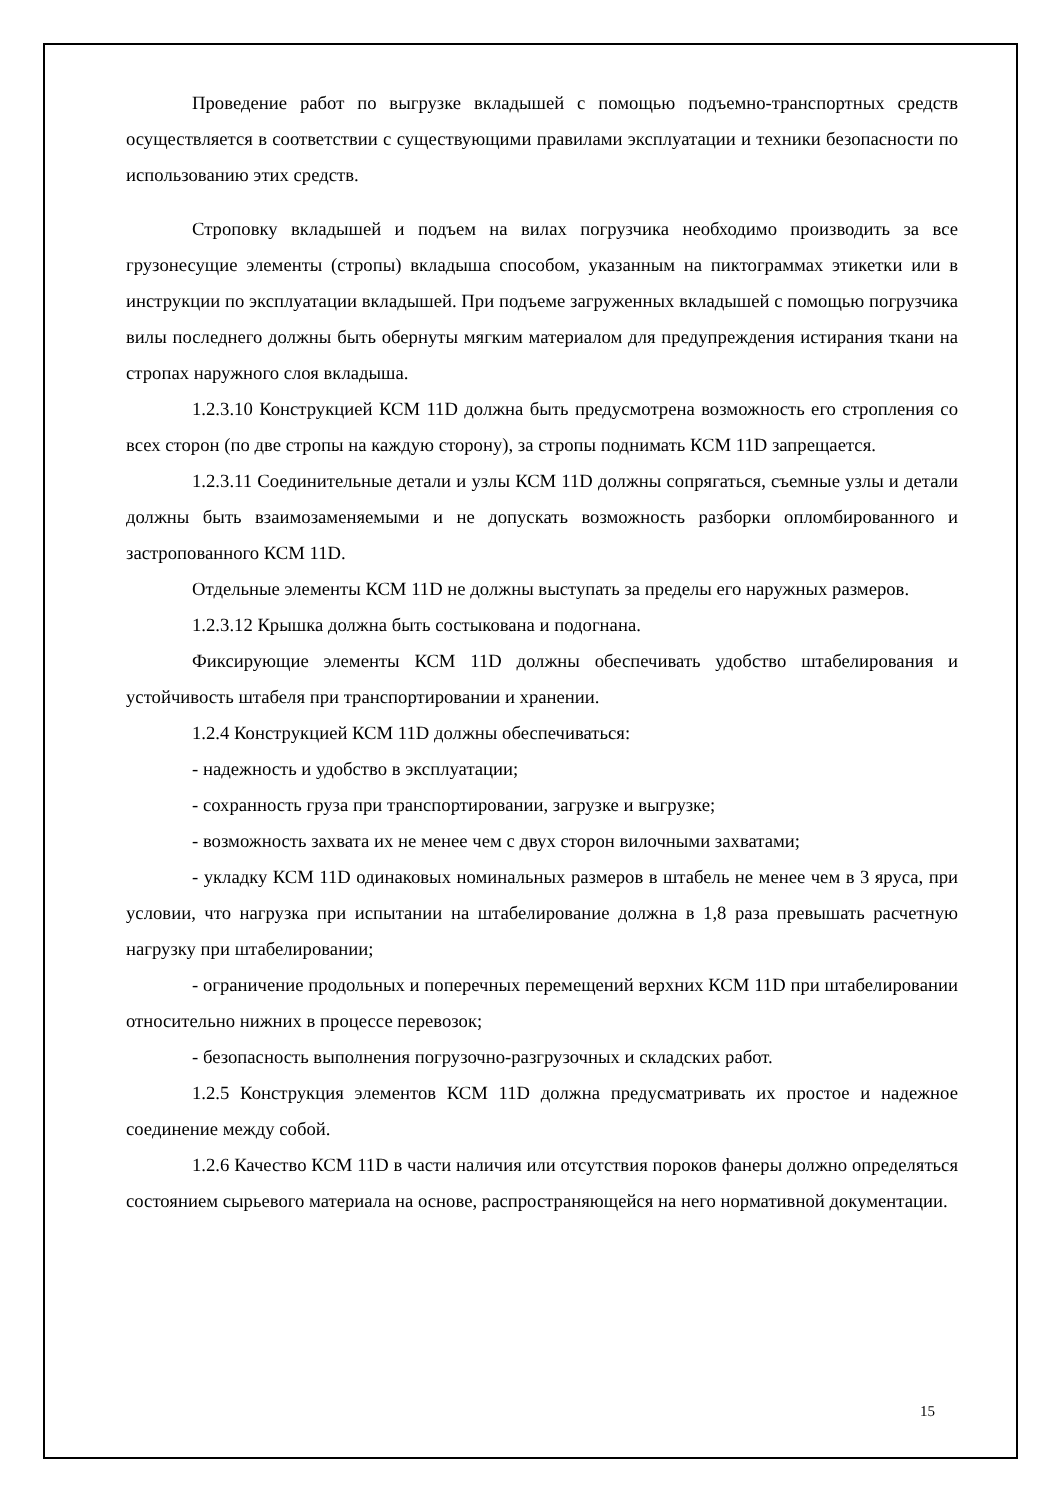Проведение работ по выгрузке вкладышей с помощью подъемно-транспортных средств осуществляется в соответствии с существующими правилами эксплуатации и техники безопасности по использованию этих средств.
Строповку вкладышей и подъем на вилах погрузчика необходимо производить за все грузонесущие элементы (стропы) вкладыша способом, указанным на пиктограммах этикетки или в инструкции по эксплуатации вкладышей. При подъеме загруженных вкладышей с помощью погрузчика вилы последнего должны быть обернуты мягким материалом для предупреждения истирания ткани на стропах наружного слоя вкладыша.
1.2.3.10 Конструкцией КСМ 11D должна быть предусмотрена возможность его стропления со всех сторон (по две стропы на каждую сторону), за стропы поднимать КСМ 11D запрещается.
1.2.3.11 Соединительные детали и узлы КСМ 11D должны сопрягаться, съемные узлы и детали должны быть взаимозаменяемыми и не допускать возможность разборки опломбированного и застропованного КСМ 11D.
Отдельные элементы КСМ 11D не должны выступать за пределы его наружных размеров.
1.2.3.12 Крышка должна быть состыкована и подогнана.
Фиксирующие элементы КСМ 11D должны обеспечивать удобство штабелирования и устойчивость штабеля при транспортировании и хранении.
1.2.4 Конструкцией КСМ 11D должны обеспечиваться:
- надежность и удобство в эксплуатации;
- сохранность груза при транспортировании, загрузке и выгрузке;
- возможность захвата их не менее чем с двух сторон вилочными захватами;
- укладку КСМ 11D одинаковых номинальных размеров в штабель не менее чем в 3 яруса, при условии, что нагрузка при испытании на штабелирование должна в 1,8 раза превышать расчетную нагрузку при штабелировании;
- ограничение продольных и поперечных перемещений верхних КСМ 11D при штабелировании относительно нижних в процессе перевозок;
- безопасность выполнения погрузочно-разгрузочных и складских работ.
1.2.5 Конструкция элементов КСМ 11D должна предусматривать их простое и надежное соединение между собой.
1.2.6 Качество КСМ 11D в части наличия или отсутствия пороков фанеры должно определяться состоянием сырьевого материала на основе, распространяющейся на него нормативной документации.
15